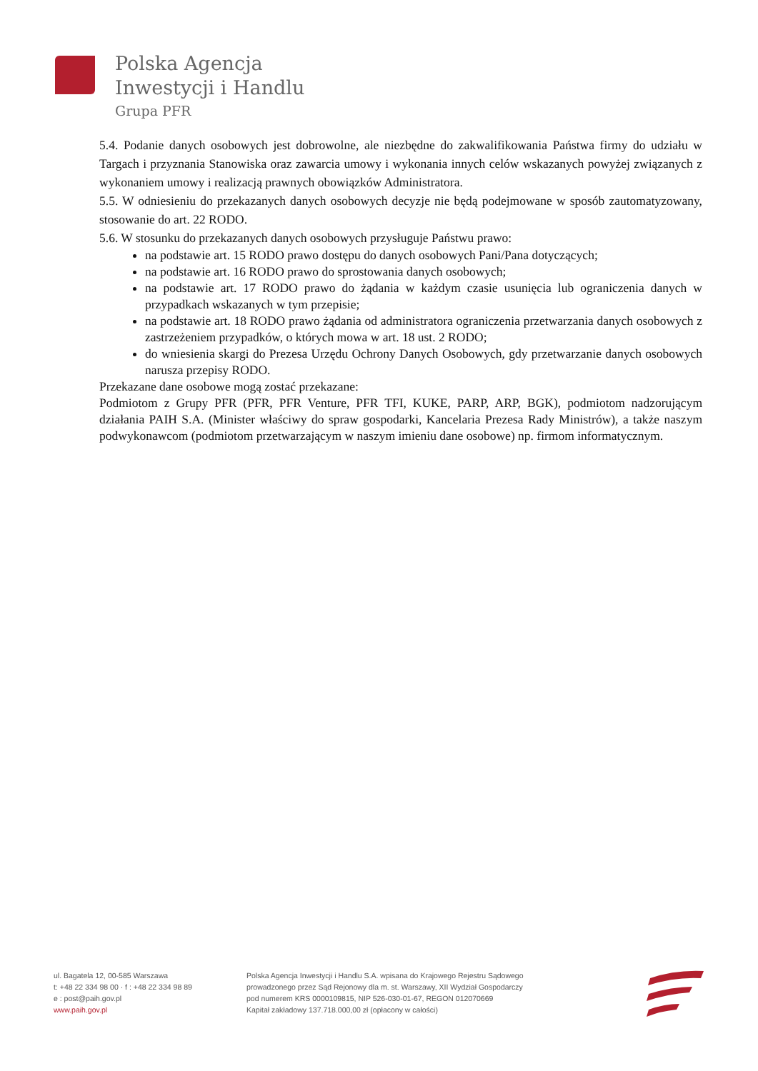Polska Agencja
Inwestycji i Handlu
Grupa PFR
5.4. Podanie danych osobowych jest dobrowolne, ale niezbędne do zakwalifikowania Państwa firmy do udziału w Targach i przyznania Stanowiska oraz zawarcia umowy i wykonania innych celów wskazanych powyżej związanych z wykonaniem umowy i realizacją prawnych obowiązków Administratora.
5.5. W odniesieniu do przekazanych danych osobowych decyzje nie będą podejmowane w sposób zautomatyzowany, stosowanie do art. 22 RODO.
5.6. W stosunku do przekazanych danych osobowych przysługuje Państwu prawo:
na podstawie art. 15 RODO prawo dostępu do danych osobowych Pani/Pana dotyczących;
na podstawie art. 16 RODO prawo do sprostowania danych osobowych;
na podstawie art. 17 RODO prawo do żądania w każdym czasie usunięcia lub ograniczenia danych w przypadkach wskazanych w tym przepisie;
na podstawie art. 18 RODO prawo żądania od administratora ograniczenia przetwarzania danych osobowych z zastrzeżeniem przypadków, o których mowa w art. 18 ust. 2 RODO;
do wniesienia skargi do Prezesa Urzędu Ochrony Danych Osobowych, gdy przetwarzanie danych osobowych narusza przepisy RODO.
Przekazane dane osobowe mogą zostać przekazane:
Podmiotom z Grupy PFR (PFR, PFR Venture, PFR TFI, KUKE, PARP, ARP, BGK), podmiotom nadzorującym działania PAIH S.A. (Minister właściwy do spraw gospodarki, Kancelaria Prezesa Rady Ministrów), a także naszym podwykonawcom (podmiotom przetwarzającym w naszym imieniu dane osobowe) np. firmom informatycznym.
ul. Bagatela 12, 00-585 Warszawa
t: +48 22 334 98 00 · f : +48 22 334 98 89
e : post@paih.gov.pl
www.paih.gov.pl
Polska Agencja Inwestycji i Handlu S.A. wpisana do Krajowego Rejestru Sądowego
prowadzonego przez Sąd Rejonowy dla m. st. Warszawy, XII Wydział Gospodarczy
pod numerem KRS 0000109815, NIP 526-030-01-67, REGON 012070669
Kapitał zakładowy 137.718.000,00 zł (opłacony w całości)